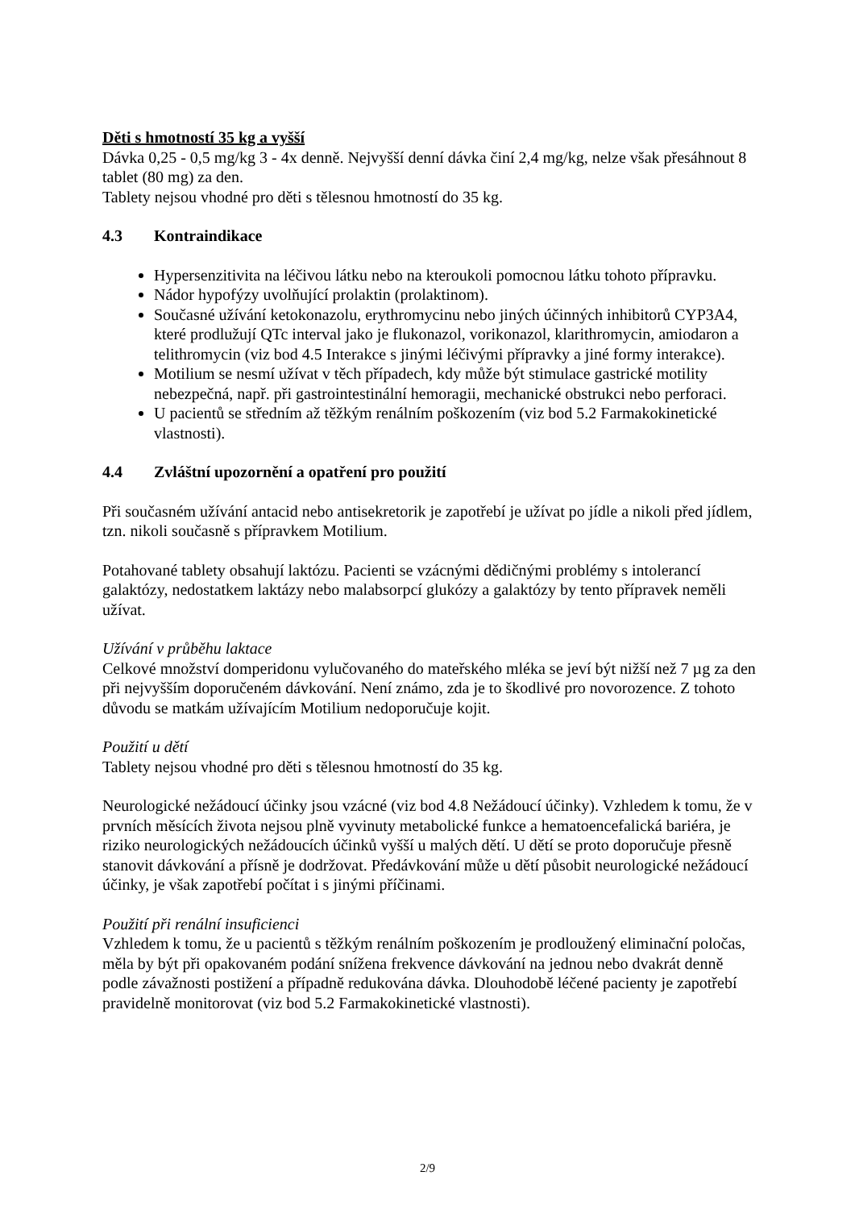Děti s hmotností 35 kg a vyšší
Dávka 0,25 - 0,5 mg/kg 3 - 4x denně. Nejvyšší denní dávka činí 2,4 mg/kg, nelze však přesáhnout 8 tablet (80 mg) za den.
Tablety nejsou vhodné pro děti s tělesnou hmotností do 35 kg.
4.3 Kontraindikace
Hypersenzitivita na léčivou látku nebo na kteroukoli pomocnou látku tohoto přípravku.
Nádor hypofýzy uvolňující prolaktin (prolaktinom).
Současné užívání ketokonazolu, erythromycinu nebo jiných účinných inhibitorů CYP3A4, které prodlužují QTc interval jako je flukonazol, vorikonazol, klarithromycin, amiodaron a telithromycin (viz bod 4.5 Interakce s jinými léčivými přípravky a jiné formy interakce).
Motilium se nesmí užívat v těch případech, kdy může být stimulace gastrické motility nebezpečná, např. při gastrointestinální hemoragii, mechanické obstrukci nebo perforaci.
U pacientů se středním až těžkým renálním poškozením (viz bod 5.2 Farmakokinetické vlastnosti).
4.4 Zvláštní upozornění a opatření pro použití
Při současném užívání antacid nebo antisekretorik je zapotřebí je užívat po jídle a nikoli před jídlem, tzn. nikoli současně s přípravkem Motilium.
Potahované tablety obsahují laktózu. Pacienti se vzácnými dědičnými problémy s intolerancí galaktózy, nedostatkem laktázy nebo malabsorpcí glukózy a galaktózy by tento přípravek neměli užívat.
Užívání v průběhu laktace
Celkové množství domperidonu vylučovaného do mateřského mléka se jeví být nižší než 7 µg za den při nejvyšším doporučeném dávkování. Není známo, zda je to škodlivé pro novorozence. Z tohoto důvodu se matkám užívajícím Motilium nedoporučuje kojit.
Použití u dětí
Tablety nejsou vhodné pro děti s tělesnou hmotností do 35 kg.
Neurologické nežádoucí účinky jsou vzácné (viz bod 4.8 Nežádoucí účinky). Vzhledem k tomu, že v prvních měsících života nejsou plně vyvinuty metabolické funkce a hematoencefalická bariéra, je riziko neurologických nežádoucích účinků vyšší u malých dětí. U dětí se proto doporučuje přesně stanovit dávkování a přísně je dodržovat. Předávkování může u dětí působit neurologické nežádoucí účinky, je však zapotřebí počítat i s jinými příčinami.
Použití při renální insuficienci
Vzhledem k tomu, že u pacientů s těžkým renálním poškozením je prodloužený eliminační poločas, měla by být při opakovaném podání snížena frekvence dávkování na jednou nebo dvakrát denně podle závažnosti postižení a případně redukována dávka. Dlouhodobě léčené pacienty je zapotřebí pravidelně monitorovat (viz bod 5.2 Farmakokinetické vlastnosti).
2/9